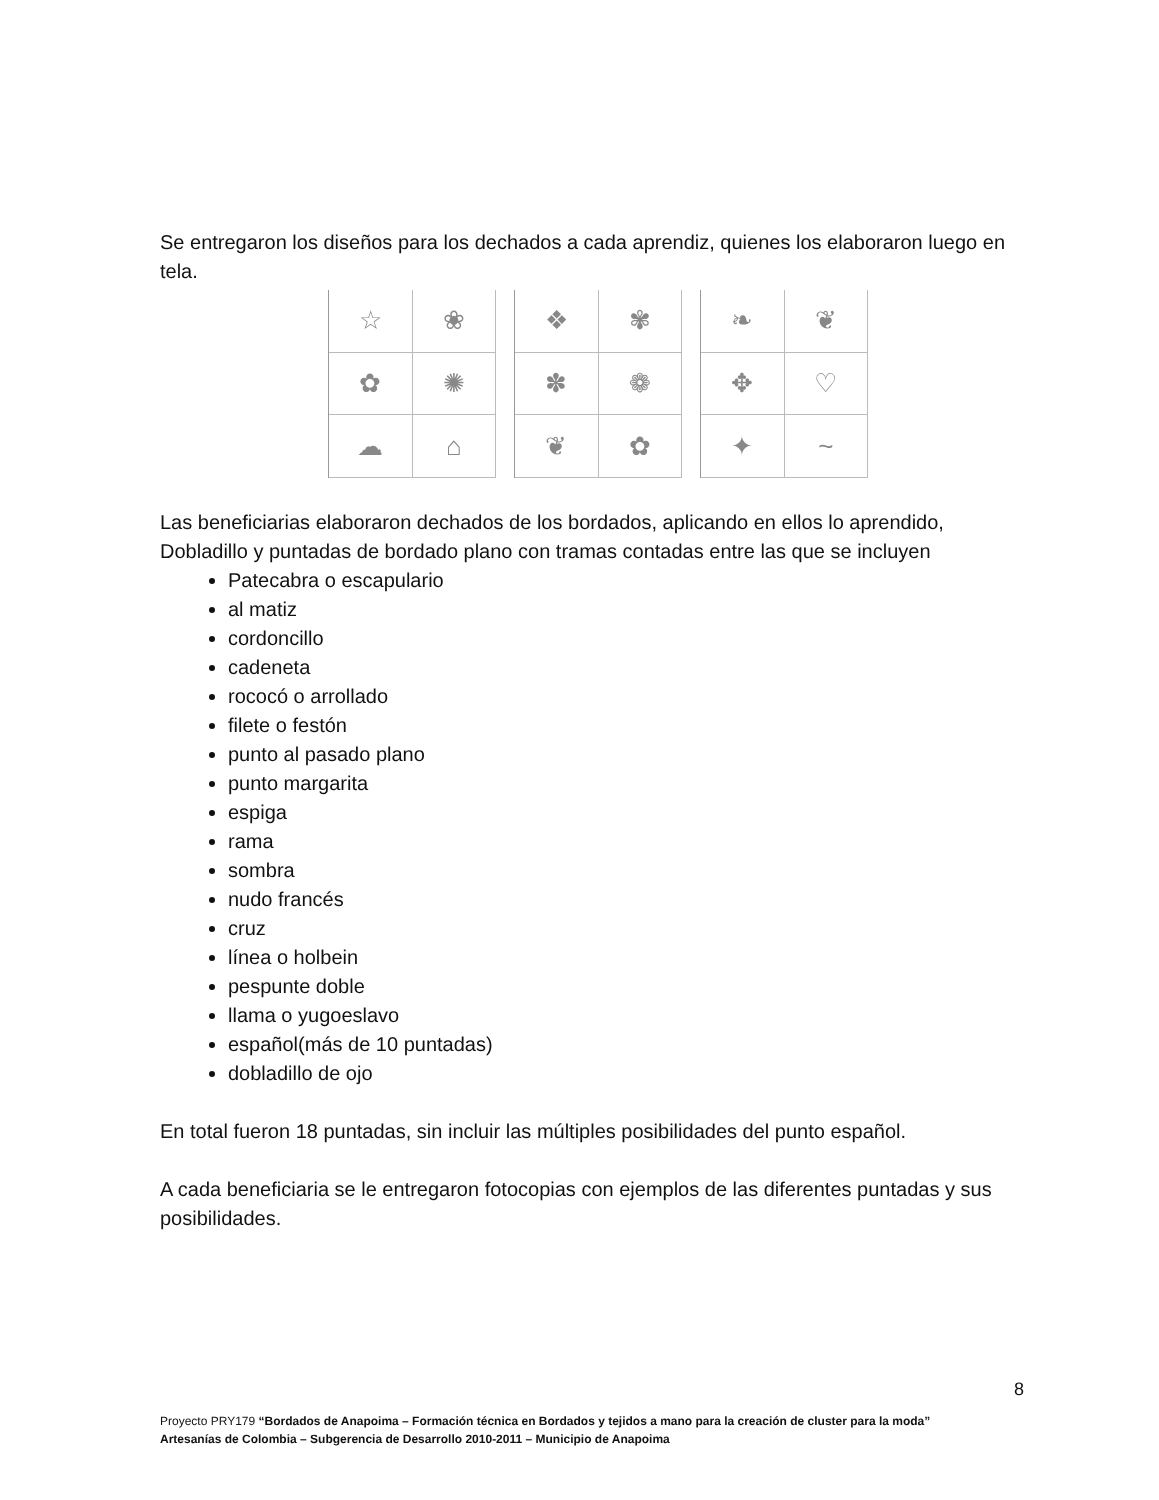Se entregaron los diseños para los dechados a cada aprendiz, quienes los elaboraron luego en tela.
☆
❀
✿
✺
☁
⌂
❖
✾
✽
❁
❦
✿
❧
❦
✥
♡
✦
~
Las beneficiarias elaboraron dechados de los bordados, aplicando en ellos lo aprendido, Dobladillo y puntadas de bordado plano con tramas contadas entre las que se incluyen
Patecabra o escapulario
al matiz
cordoncillo
cadeneta
rococó o arrollado
filete o festón
punto al pasado plano
punto margarita
espiga
rama
sombra
nudo francés
cruz
línea o holbein
pespunte doble
llama o yugoeslavo
español(más de 10 puntadas)
dobladillo de ojo
En total fueron 18 puntadas, sin incluir las múltiples posibilidades del punto español.
A cada beneficiaria se le entregaron fotocopias con ejemplos de las diferentes puntadas y sus posibilidades.
8
Proyecto PRY179 “Bordados de Anapoima – Formación técnica en Bordados y tejidos a mano para la creación de cluster para la moda”
Artesanías de Colombia – Subgerencia de Desarrollo 2010-2011 – Municipio de Anapoima